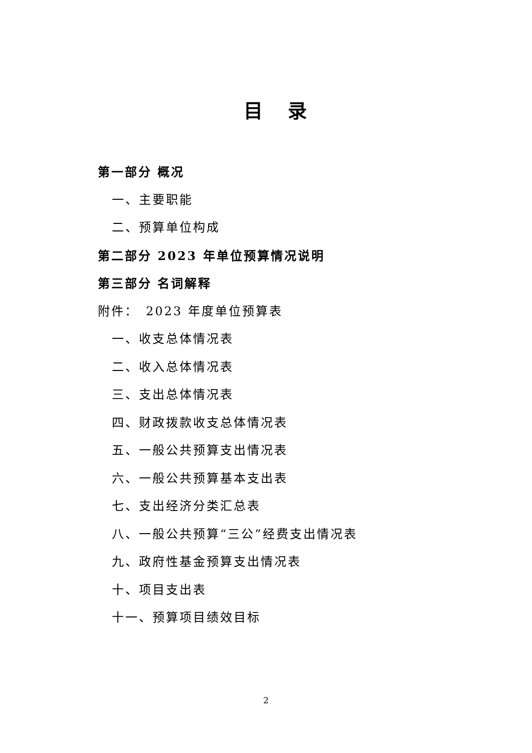目 录
第一部分 概况
一、主要职能
二、预算单位构成
第二部分 2023 年单位预算情况说明
第三部分 名词解释
附件：　2023 年度单位预算表
一、收支总体情况表
二、收入总体情况表
三、支出总体情况表
四、财政拨款收支总体情况表
五、一般公共预算支出情况表
六、一般公共预算基本支出表
七、支出经济分类汇总表
八、一般公共预算“三公”经费支出情况表
九、政府性基金预算支出情况表
十、项目支出表
十一、预算项目绩效目标
2